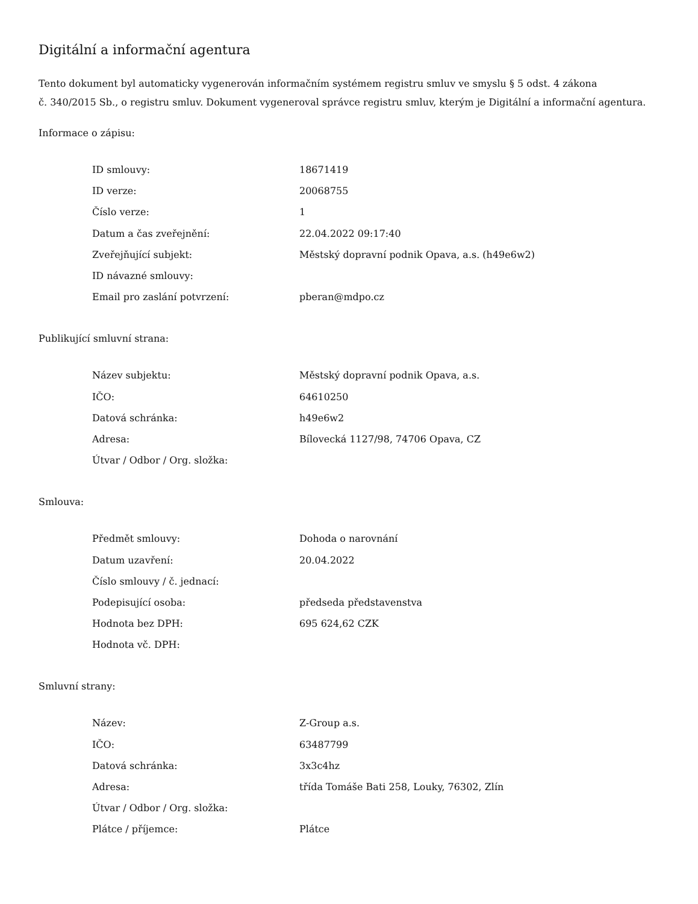Digitální a informační agentura
Tento dokument byl automaticky vygenerován informačním systémem registru smluv ve smyslu § 5 odst. 4 zákona
č. 340/2015 Sb., o registru smluv. Dokument vygeneroval správce registru smluv, kterým je Digitální a informační agentura.
Informace o zápisu:
| ID smlouvy: | 18671419 |
| ID verze: | 20068755 |
| Číslo verze: | 1 |
| Datum a čas zveřejnění: | 22.04.2022 09:17:40 |
| Zveřejňující subjekt: | Městský dopravní podnik Opava, a.s. (h49e6w2) |
| ID návazné smlouvy: | |
| Email pro zaslání potvrzení: | pberan@mdpo.cz |
Publikující smluvní strana:
| Název subjektu: | Městský dopravní podnik Opava, a.s. |
| IČO: | 64610250 |
| Datová schránka: | h49e6w2 |
| Adresa: | Bílovecká 1127/98, 74706 Opava, CZ |
| Útvar / Odbor / Org. složka: | |
Smlouva:
| Předmět smlouvy: | Dohoda o narovnání |
| Datum uzavření: | 20.04.2022 |
| Číslo smlouvy / č. jednací: | |
| Podepisující osoba: | předseda představenstva |
| Hodnota bez DPH: | 695 624,62 CZK |
| Hodnota vč. DPH: | |
Smluvní strany:
| Název: | Z-Group a.s. |
| IČO: | 63487799 |
| Datová schránka: | 3x3c4hz |
| Adresa: | třída Tomáše Bati 258, Louky, 76302, Zlín |
| Útvar / Odbor / Org. složka: | |
| Plátce / příjemce: | Plátce |